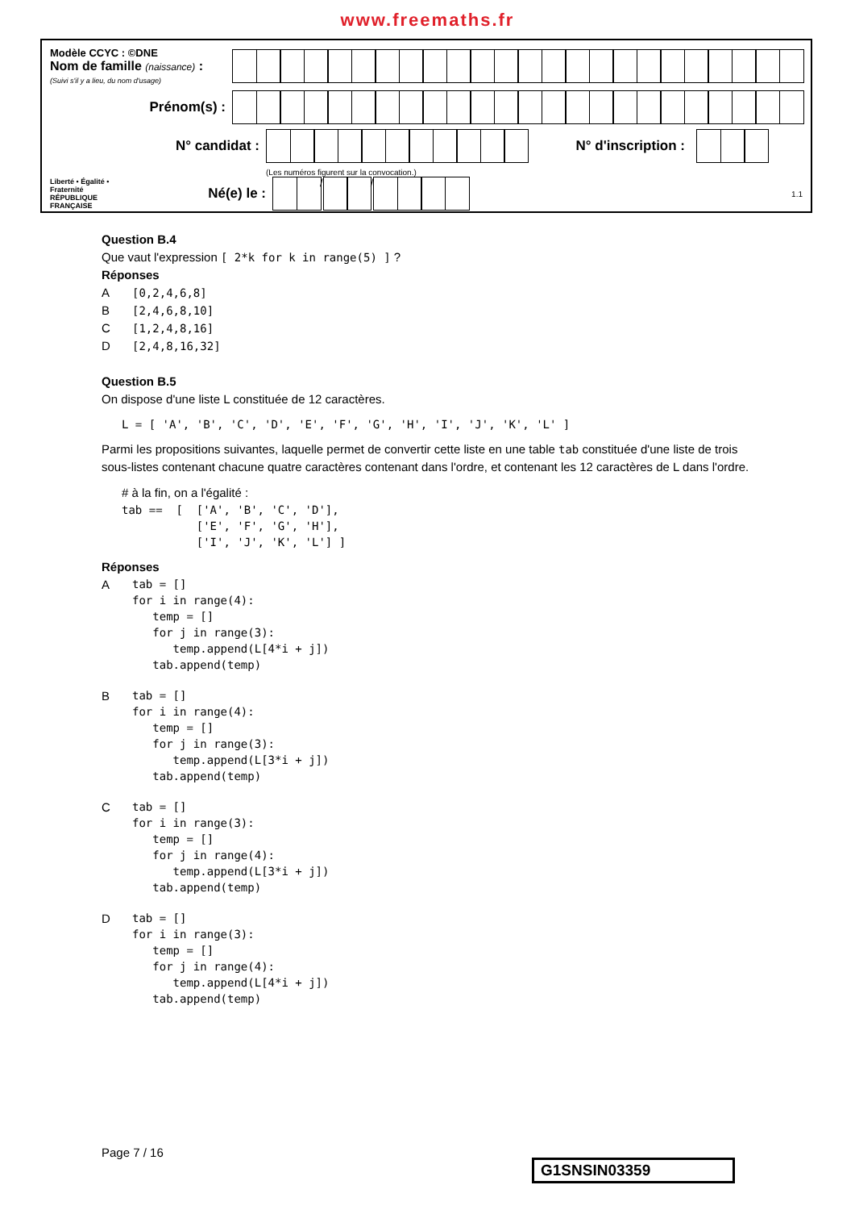www.freemaths.fr
Modèle CCYC : ©DNE
Nom de famille (naissance) :
(Suivi s'il y a lieu, du nom d'usage)
Prénom(s) :
N° candidat : N° d'inscription :
(Les numéros figurent sur la convocation.)
Liberté • Égalité • Fraternité
RÉPUBLIQUE FRANÇAISE
Né(e) le :
/ /
1.1
Question B.4
Que vaut l'expression [ 2*k for k in range(5) ] ?
Réponses
A [0,2,4,6,8]
B [2,4,6,8,10]
C [1,2,4,8,16]
D [2,4,8,16,32]
Question B.5
On dispose d'une liste L constituée de 12 caractères.
L = [ 'A', 'B', 'C', 'D', 'E', 'F', 'G', 'H', 'I', 'J', 'K', 'L' ]
Parmi les propositions suivantes, laquelle permet de convertir cette liste en une table tab constituée d'une liste de trois sous-listes contenant chacune quatre caractères contenant dans l'ordre, et contenant les 12 caractères de L dans l'ordre.
# à la fin, on a l'égalité :
tab ==  [  ['A', 'B', 'C', 'D'],
           ['E', 'F', 'G', 'H'],
           ['I', 'J', 'K', 'L'] ]
Réponses
A
tab = []
for i in range(4):
   temp = []
   for j in range(3):
      temp.append(L[4*i + j])
   tab.append(temp)
B
tab = []
for i in range(4):
   temp = []
   for j in range(3):
      temp.append(L[3*i + j])
   tab.append(temp)
C
tab = []
for i in range(3):
   temp = []
   for j in range(4):
      temp.append(L[3*i + j])
   tab.append(temp)
D
tab = []
for i in range(3):
   temp = []
   for j in range(4):
      temp.append(L[4*i + j])
   tab.append(temp)
Page 7 / 16
G1SNSIN03359